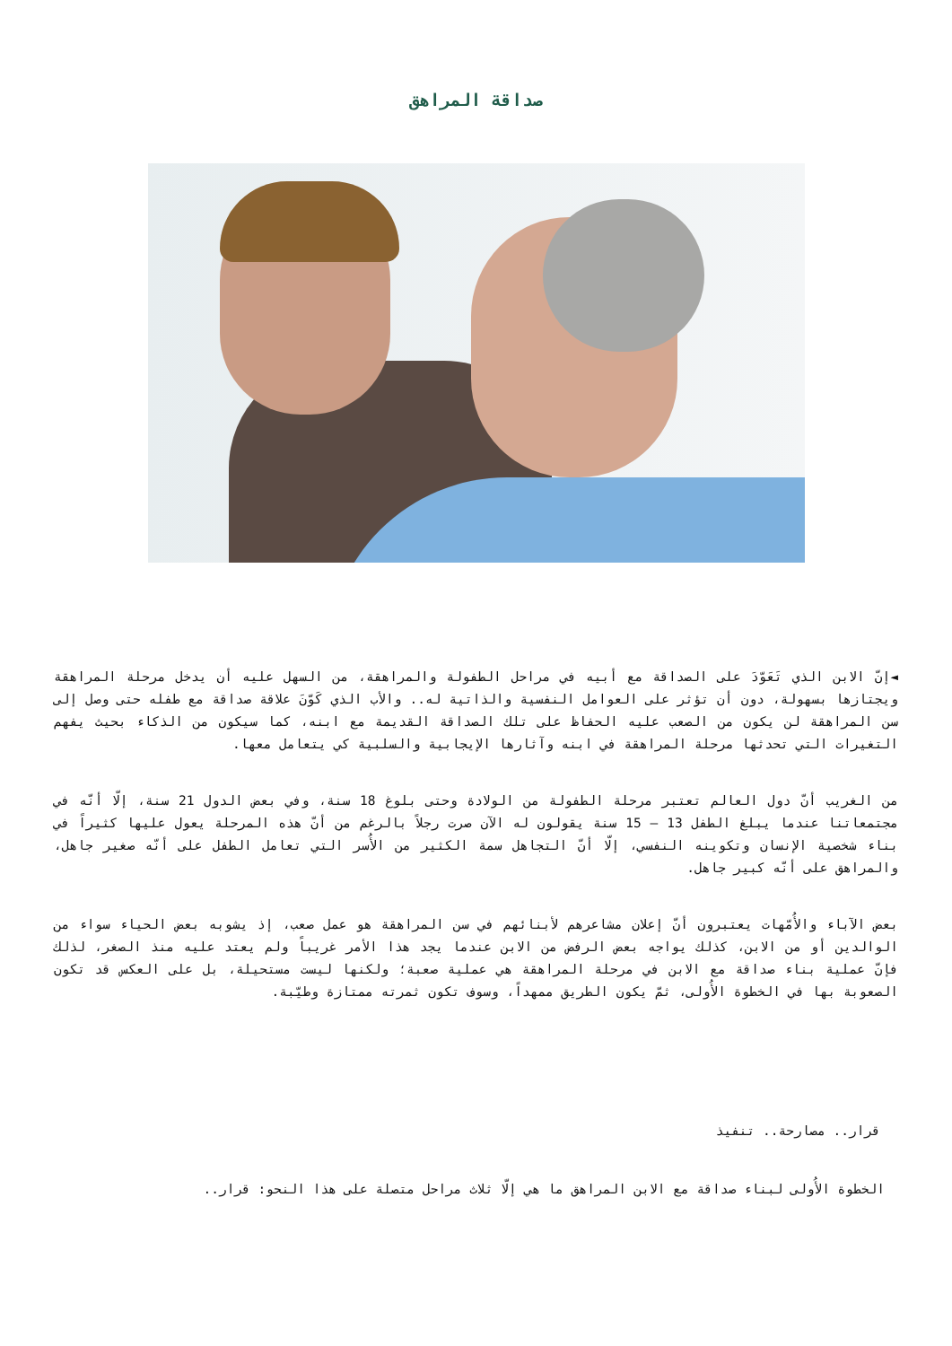صداقة المراهق
◄إنّ الابن الذي تَعَوّدَ على الصداقة مع أبيه في مراحل الطفولة والمراهقة، من السهل عليه أن يدخل مرحلة المراهقة ويجتازها بسهولة، دون أن تؤثر على العوامل النفسية والذاتية له.. والأب الذي كَوّنَ علاقة صداقة مع طفله حتى وصل إلى سن المراهقة لن يكون من الصعب عليه الحفاظ على تلك الصداقة القديمة مع ابنه، كما سيكون من الذكاء بحيث يفهم التغيرات التي تحدثها مرحلة المراهقة في ابنه وآثارها الإيجابية والسلبية كي يتعامل معها.
من الغريب أنّ دول العالم تعتبر مرحلة الطفولة من الولادة وحتى بلوغ 18 سنة، وفي بعض الدول 21 سنة، إلّا أنّه في مجتمعاتنا عندما يبلغ الطفل 13 – 15 سنة يقولون له الآن صرت رجلاً بالرغم من أنّ هذه المرحلة يعول عليها كثيراً في بناء شخصية الإنسان وتكوينه النفسي، إلّا أنّ التجاهل سمة الكثير من الأُسر التي تعامل الطفل على أنّه صغير جاهل، والمراهق على أنّه كبير جاهل.
بعض الآباء والأُمّهات يعتبرون أنّ إعلان مشاعرهم لأبنائهم في سن المراهقة هو عمل صعب، إذ يشوبه بعض الحياء سواء من الوالدين أو من الابن، كذلك يواجه بعض الرفض من الابن عندما يجد هذا الأمر غريباً ولم يعتد عليه منذ الصغر، لذلك فإنّ عملية بناء صداقة مع الابن في مرحلة المراهقة هي عملية صعبة؛ ولكنها ليست مستحيلة، بل على العكس قد تكون الصعوبة بها في الخطوة الأُولى، ثمّ يكون الطريق ممهداً، وسوف تكون ثمرته ممتازة وطيّبة.
قرار.. مصارحة.. تنفيذ
الخطوة الأُولى لبناء صداقة مع الابن المراهق ما هي إلّا ثلاث مراحل متصلة على هذا النحو: قرار..